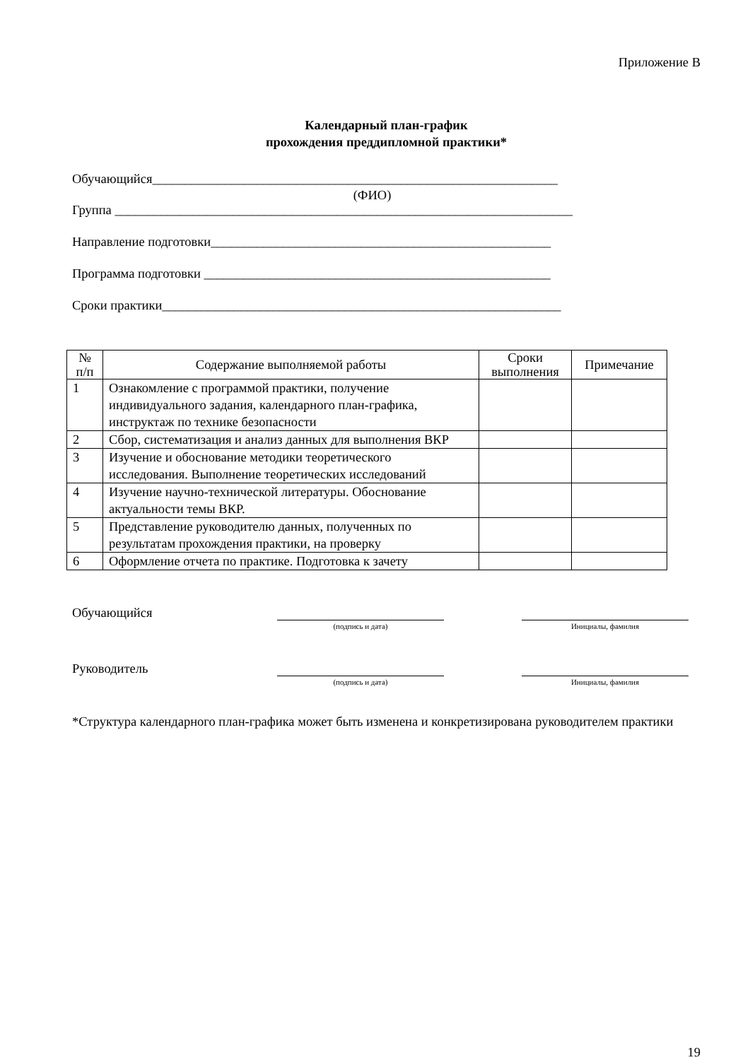Приложение В
Календарный план-график
прохождения преддипломной практики*
Обучающийся______________________________________________________________
(ФИО)
Группа ______________________________________________________________________
Направление подготовки____________________________________________________
Программа подготовки _____________________________________________________
Сроки практики_____________________________________________________________
| № п/п | Содержание выполняемой работы | Сроки выполнения | Примечание |
| --- | --- | --- | --- |
| 1 | Ознакомление с программой практики, получение индивидуального задания, календарного план-графика, инструктаж по технике безопасности | | |
| 2 | Сбор, систематизация и анализ данных для выполнения ВКР | | |
| 3 | Изучение и обоснование методики теоретического исследования. Выполнение теоретических исследований | | |
| 4 | Изучение научно-технической литературы. Обоснование актуальности темы ВКР. | | |
| 5 | Представление руководителю данных, полученных по результатам прохождения практики, на проверку | | |
| 6 | Оформление отчета по практике. Подготовка к зачету | | |
Обучающийся
(подпись и дата) Инициалы, фамилия
Руководитель
(подпись и дата) Инициалы, фамилия
*Структура календарного план-графика может быть изменена и конкретизирована руководителем практики
19